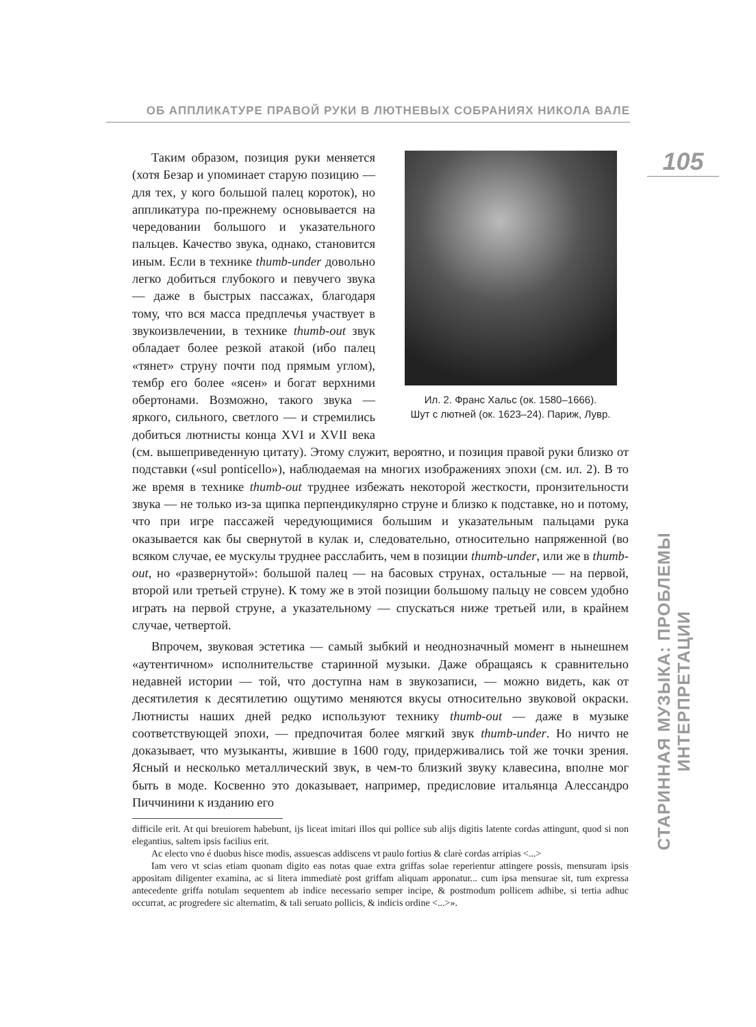ОБ АППЛИКАТУРЕ ПРАВОЙ РУКИ В ЛЮТНЕВЫХ СОБРАНИЯХ НИКОЛА ВАЛЕ
105
Ил. 2. Франс Хальс (ок. 1580–1666).
Шут с лютней (ок. 1623–24). Париж, Лувр.
Таким образом, позиция руки меняется (хотя Безар и упоминает старую позицию — для тех, у кого большой палец короток), но аппликатура по-прежнему основывается на чередовании большого и указательного пальцев. Качество звука, однако, становится иным. Если в технике thumb-under довольно легко добиться глубокого и певучего звука — даже в быстрых пассажах, благодаря тому, что вся масса предплечья участвует в звукоизвлечении, в технике thumb-out звук обладает более резкой атакой (ибо палец «тянет» струну почти под прямым углом), тембр его более «ясен» и богат верхними обертонами. Возможно, такого звука — яркого, сильного, светлого — и стремились добиться лютнисты конца XVI и XVII века (см. вышеприведенную цитату). Этому служит, вероятно, и позиция правой руки близко от подставки («sul ponticello»), наблюдаемая на многих изображениях эпохи (см. ил. 2). В то же время в технике thumb-out труднее избежать некоторой жесткости, пронзительности звука — не только из-за щипка перпендикулярно струне и близко к подставке, но и потому, что при игре пассажей чередующимися большим и указательным пальцами рука оказывается как бы свернутой в кулак и, следовательно, относительно напряженной (во всяком случае, ее мускулы труднее расслабить, чем в позиции thumb-under, или же в thumb-out, но «развернутой»: большой палец — на басовых струнах, остальные — на первой, второй или третьей струне). К тому же в этой позиции большому пальцу не совсем удобно играть на первой струне, а указательному — спускаться ниже третьей или, в крайнем случае, четвертой.
Впрочем, звуковая эстетика — самый зыбкий и неоднозначный момент в нынешнем «аутентичном» исполнительстве старинной музыки. Даже обращаясь к сравнительно недавней истории — той, что доступна нам в звукозаписи, — можно видеть, как от десятилетия к десятилетию ощутимо меняются вкусы относительно звуковой окраски. Лютнисты наших дней редко используют технику thumb-out — даже в музыке соответствующей эпохи, — предпочитая более мягкий звук thumb-under. Но ничто не доказывает, что музыканты, жившие в 1600 году, придерживались той же точки зрения. Ясный и несколько металлический звук, в чем-то близкий звуку клавесина, вполне мог быть в моде. Косвенно это доказывает, например, предисловие итальянца Алессандро Пиччинини к изданию его
difficile erit. At qui breuiorem habebunt, ijs liceat imitari illos qui pollice sub alijs digitis latente cordas attingunt, quod si non elegantius, saltem ipsis facilius erit.
Ac electo vno é duobus hisce modis, assuescas addiscens vt paulo fortius & clarè cordas arripias <...>
Iam vero vt scias etiam quonam digito eas notas quae extra griffas solae reperientur attingere possis, mensuram ipsis appositam diligenter examina, ac si litera immediatè post griffam aliquam apponatur... cum ipsa mensurae sit, tum expressa antecedente griffa notulam sequentem ab indice necessario semper incipe, & postmodum pollicem adhibe, si tertia adhuc occurrat, ac progredere sic alternatim, & tali seruato pollicis, & indicis ordine <...>».
СТАРИННАЯ МУЗЫКА: ПРОБЛЕМЫ ИНТЕРПРЕТАЦИИ